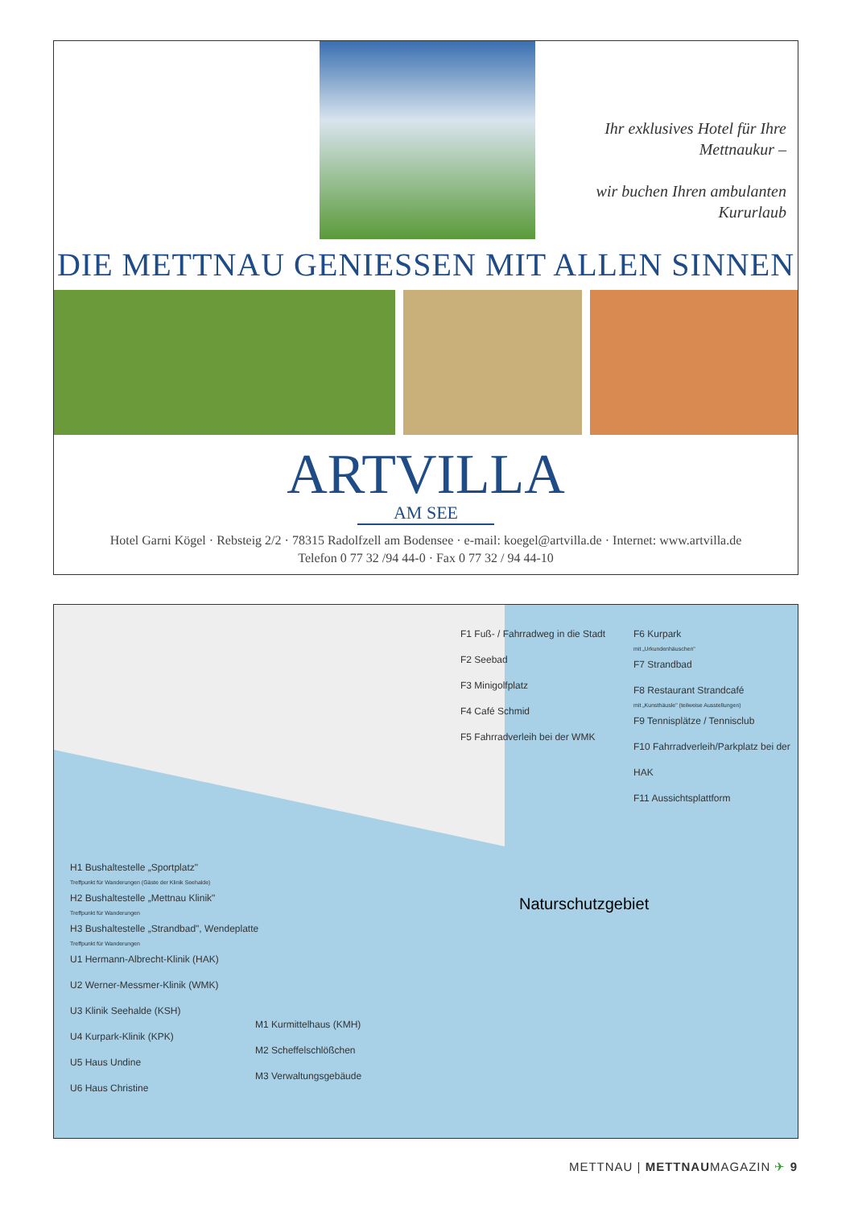Ihr exklusives Hotel für Ihre
Mettnaukur –
wir buchen Ihren ambulanten
Kururlaub
DIE METTNAU GENIESSEN MIT ALLEN SINNEN
ARTVILLA
AM SEE
Hotel Garni Kögel · Rebsteig 2/2 · 78315 Radolfzell am Bodensee · e-mail: koegel@artvilla.de · Internet: www.artvilla.de
Telefon 0 77 32 /94 44-0 · Fax 0 77 32 / 94 44-10
F1 Fuß- / Fahrradweg in die Stadt
F2 Seebad
F3 Minigolfplatz
F4 Café Schmid
F5 Fahrradverleih bei der WMK
F6 Kurpark
mit „Urkundenhäuschen"
F7 Strandbad
F8 Restaurant Strandcafé
mit „Kunsthäusle" (teilweise Ausstellungen)
F9 Tennisplätze / Tennisclub
F10 Fahrradverleih/Parkplatz bei der HAK
F11 Aussichtsplattform
Naturschutzgebiet
H1 Bushaltestelle „Sportplatz"
Treffpunkt für Wanderungen (Gäste der Klinik Seehalde)
H2 Bushaltestelle „Mettnau Klinik"
Treffpunkt für Wanderungen
H3 Bushaltestelle „Strandbad", Wendeplatte
Treffpunkt für Wanderungen
U1 Hermann-Albrecht-Klinik (HAK)
U2 Werner-Messmer-Klinik (WMK)
U3 Klinik Seehalde (KSH)
U4 Kurpark-Klinik (KPK)
U5 Haus Undine
U6 Haus Christine
M1 Kurmittelhaus (KMH)
M2 Scheffelschlößchen
M3 Verwaltungsgebäude
METTNAU | METTNAUMAGAZIN ✈ 9